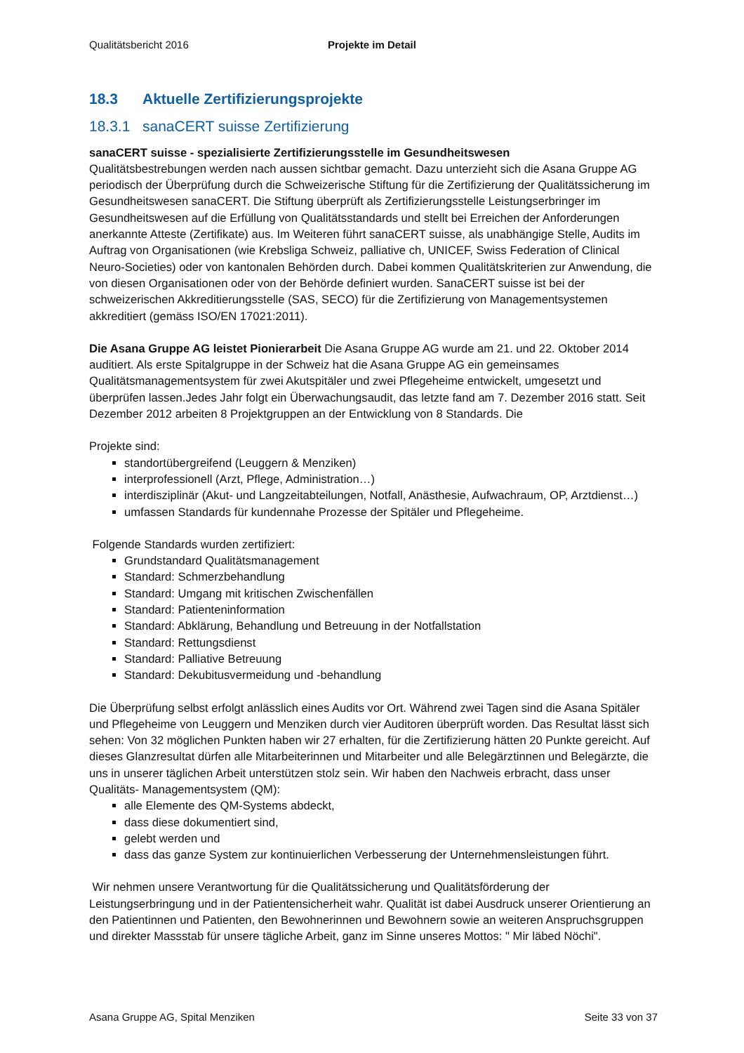Qualitätsbericht 2016 Projekte im Detail
18.3 Aktuelle Zertifizierungsprojekte
18.3.1 sanaCERT suisse Zertifizierung
sanaCERT suisse - spezialisierte Zertifizierungsstelle im Gesundheitswesen
Qualitätsbestrebungen werden nach aussen sichtbar gemacht. Dazu unterzieht sich die Asana Gruppe AG periodisch der Überprüfung durch die Schweizerische Stiftung für die Zertifizierung der Qualitätssicherung im Gesundheitswesen sanaCERT. Die Stiftung überprüft als Zertifizierungsstelle Leistungserbringer im Gesundheitswesen auf die Erfüllung von Qualitätsstandards und stellt bei Erreichen der Anforderungen anerkannte Atteste (Zertifikate) aus. Im Weiteren führt sanaCERT suisse, als unabhängige Stelle, Audits im Auftrag von Organisationen (wie Krebsliga Schweiz, palliative ch, UNICEF, Swiss Federation of Clinical Neuro-Societies) oder von kantonalen Behörden durch. Dabei kommen Qualitätskriterien zur Anwendung, die von diesen Organisationen oder von der Behörde definiert wurden. SanaCERT suisse ist bei der schweizerischen Akkreditierungsstelle (SAS, SECO) für die Zertifizierung von Managementsystemen akkreditiert (gemäss ISO/EN 17021:2011).
Die Asana Gruppe AG leistet Pionierarbeit Die Asana Gruppe AG wurde am 21. und 22. Oktober 2014 auditiert. Als erste Spitalgruppe in der Schweiz hat die Asana Gruppe AG ein gemeinsames Qualitätsmanagementsystem für zwei Akutspitäler und zwei Pflegeheime entwickelt, umgesetzt und überprüfen lassen.Jedes Jahr folgt ein Überwachungsaudit, das letzte fand am 7. Dezember 2016 statt. Seit Dezember 2012 arbeiten 8 Projektgruppen an der Entwicklung von 8 Standards. Die
Projekte sind:
standortübergreifend (Leuggern & Menziken)
interprofessionell (Arzt, Pflege, Administration…)
interdisziplinär (Akut- und Langzeitabteilungen, Notfall, Anästhesie, Aufwachraum, OP, Arztdienst…)
umfassen Standards für kundennahe Prozesse der Spitäler und Pflegeheime.
Folgende Standards wurden zertifiziert:
Grundstandard Qualitätsmanagement
Standard: Schmerzbehandlung
Standard: Umgang mit kritischen Zwischenfällen
Standard: Patienteninformation
Standard: Abklärung, Behandlung und Betreuung in der Notfallstation
Standard: Rettungsdienst
Standard: Palliative Betreuung
Standard: Dekubitusvermeidung und -behandlung
Die Überprüfung selbst erfolgt anlässlich eines Audits vor Ort. Während zwei Tagen sind die Asana Spitäler und Pflegeheime von Leuggern und Menziken durch vier Auditoren überprüft worden. Das Resultat lässt sich sehen: Von 32 möglichen Punkten haben wir 27 erhalten, für die Zertifizierung hätten 20 Punkte gereicht. Auf dieses Glanzresultat dürfen alle Mitarbeiterinnen und Mitarbeiter und alle Belegärztinnen und Belegärzte, die uns in unserer täglichen Arbeit unterstützen stolz sein. Wir haben den Nachweis erbracht, dass unser Qualitäts- Managementsystem (QM):
alle Elemente des QM-Systems abdeckt,
dass diese dokumentiert sind,
gelebt werden und
dass das ganze System zur kontinuierlichen Verbesserung der Unternehmensleistungen führt.
Wir nehmen unsere Verantwortung für die Qualitätssicherung und Qualitätsförderung der Leistungserbringung und in der Patientensicherheit wahr. Qualität ist dabei Ausdruck unserer Orientierung an den Patientinnen und Patienten, den Bewohnerinnen und Bewohnern sowie an weiteren Anspruchsgruppen und direkter Massstab für unsere tägliche Arbeit, ganz im Sinne unseres Mottos: " Mir läbed Nöchi".
Asana Gruppe AG, Spital Menziken Seite 33 von 37